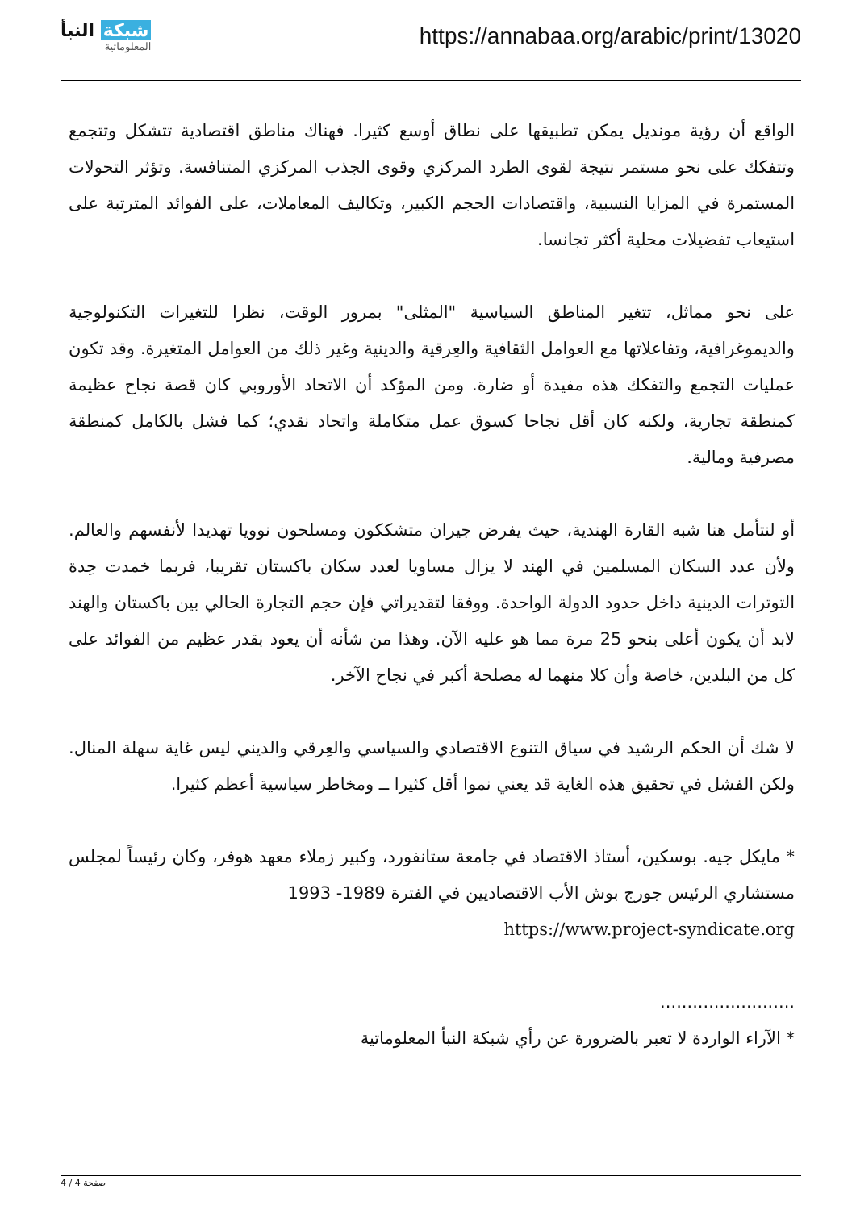شبكة النبأ
المعلوماتية
https://annabaa.org/arabic/print/13020
الواقع أن رؤية مونديل يمكن تطبيقها على نطاق أوسع كثيرا. فهناك مناطق اقتصادية تتشكل وتتجمع وتتفكك على نحو مستمر نتيجة لقوى الطرد المركزي وقوى الجذب المركزي المتنافسة. وتؤثر التحولات المستمرة في المزايا النسبية، واقتصادات الحجم الكبير، وتكاليف المعاملات، على الفوائد المترتبة على استيعاب تفضيلات محلية أكثر تجانسا.
على نحو مماثل، تتغير المناطق السياسية "المثلى" بمرور الوقت، نظرا للتغيرات التكنولوجية والديموغرافية، وتفاعلاتها مع العوامل الثقافية والعِرقية والدينية وغير ذلك من العوامل المتغيرة. وقد تكون عمليات التجمع والتفكك هذه مفيدة أو ضارة. ومن المؤكد أن الاتحاد الأوروبي كان قصة نجاح عظيمة كمنطقة تجارية، ولكنه كان أقل نجاحا كسوق عمل متكاملة واتحاد نقدي؛ كما فشل بالكامل كمنطقة مصرفية ومالية.
أو لنتأمل هنا شبه القارة الهندية، حيث يفرض جيران متشككون ومسلحون نوويا تهديدا لأنفسهم والعالم. ولأن عدد السكان المسلمين في الهند لا يزال مساويا لعدد سكان باكستان تقريبا، فربما خمدت حِدة التوترات الدينية داخل حدود الدولة الواحدة. ووفقا لتقديراتي فإن حجم التجارة الحالي بين باكستان والهند لابد أن يكون أعلى بنحو 25 مرة مما هو عليه الآن. وهذا من شأنه أن يعود بقدر عظيم من الفوائد على كل من البلدين، خاصة وأن كلا منهما له مصلحة أكبر في نجاح الآخر.
لا شك أن الحكم الرشيد في سياق التنوع الاقتصادي والسياسي والعِرقي والديني ليس غاية سهلة المنال. ولكن الفشل في تحقيق هذه الغاية قد يعني نموا أقل كثيرا ــ ومخاطر سياسية أعظم كثيرا.
* مايكل جيه. بوسكين، أستاذ الاقتصاد في جامعة ستانفورد، وكبير زملاء معهد هوفر، وكان رئيساً لمجلس مستشاري الرئيس جورج بوش الأب الاقتصاديين في الفترة 1989- 1993
https://www.project-syndicate.org
.........................
* الآراء الواردة لا تعبر بالضرورة عن رأي شبكة النبأ المعلوماتية
صفحة 4 / 4